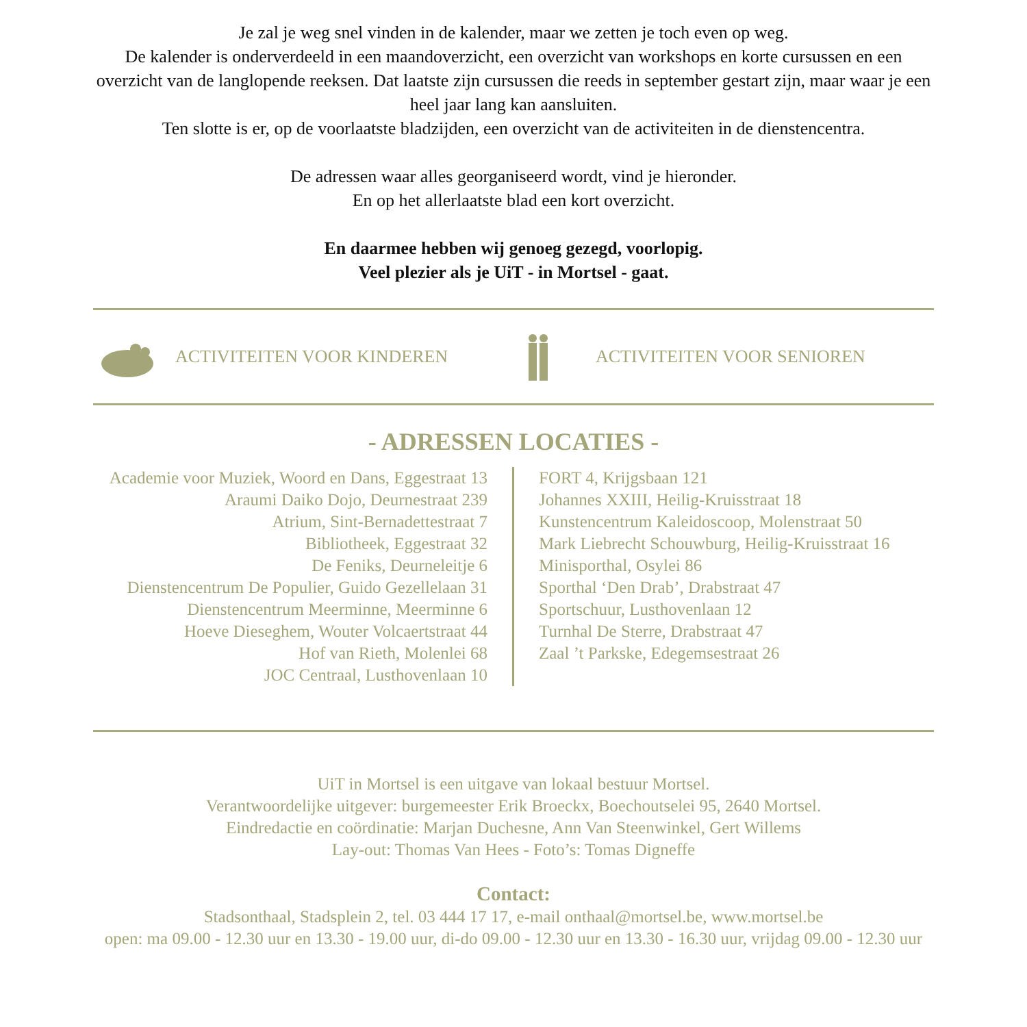Je zal je weg snel vinden in de kalender, maar we zetten je toch even op weg.
De kalender is onderverdeeld in een maandoverzicht, een overzicht van workshops en korte cursussen en een overzicht van de langlopende reeksen. Dat laatste zijn cursussen die reeds in september gestart zijn, maar waar je een heel jaar lang kan aansluiten.
Ten slotte is er, op de voorlaatste bladzijden, een overzicht van de activiteiten in de dienstencentra.
De adressen waar alles georganiseerd wordt, vind je hieronder.
En op het allerlaatste blad een kort overzicht.
En daarmee hebben wij genoeg gezegd, voorlopig.
Veel plezier als je UiT - in Mortsel - gaat.
ACTIVITEITEN VOOR KINDEREN ACTIVITEITEN VOOR SENIOREN
- ADRESSEN LOCATIES -
Academie voor Muziek, Woord en Dans, Eggestraat 13
Araumi Daiko Dojo, Deurnestraat 239
Atrium, Sint-Bernadettestraat 7
Bibliotheek, Eggestraat 32
De Feniks, Deurneleitje 6
Dienstencentrum De Populier, Guido Gezellelaan 31
Dienstencentrum Meerminne, Meerminne 6
Hoeve Dieseghem, Wouter Volcaertstraat 44
Hof van Rieth, Molenlei 68
JOC Centraal, Lusthovenlaan 10
FORT 4, Krijgsbaan 121
Johannes XXIII, Heilig-Kruisstraat 18
Kunstencentrum Kaleidoscoop, Molenstraat 50
Mark Liebrecht Schouwburg, Heilig-Kruisstraat 16
Minisporthal, Osylei 86
Sporthal ‘Den Drab’, Drabstraat 47
Sportschuur, Lusthovenlaan 12
Turnhal De Sterre, Drabstraat 47
Zaal ’t Parkske, Edegemsestraat 26
UiT in Mortsel is een uitgave van lokaal bestuur Mortsel.
Verantwoordelijke uitgever: burgemeester Erik Broeckx, Boechoutselei 95, 2640 Mortsel.
Eindredactie en coördinatie: Marjan Duchesne, Ann Van Steenwinkel, Gert Willems
Lay-out: Thomas Van Hees - Foto’s: Tomas Digneffe
Contact:
Stadsonthaal, Stadsplein 2, tel. 03 444 17 17, e-mail onthaal@mortsel.be, www.mortsel.be
open: ma 09.00 - 12.30 uur en 13.30 - 19.00 uur, di-do 09.00 - 12.30 uur en 13.30 - 16.30 uur, vrijdag 09.00 - 12.30 uur